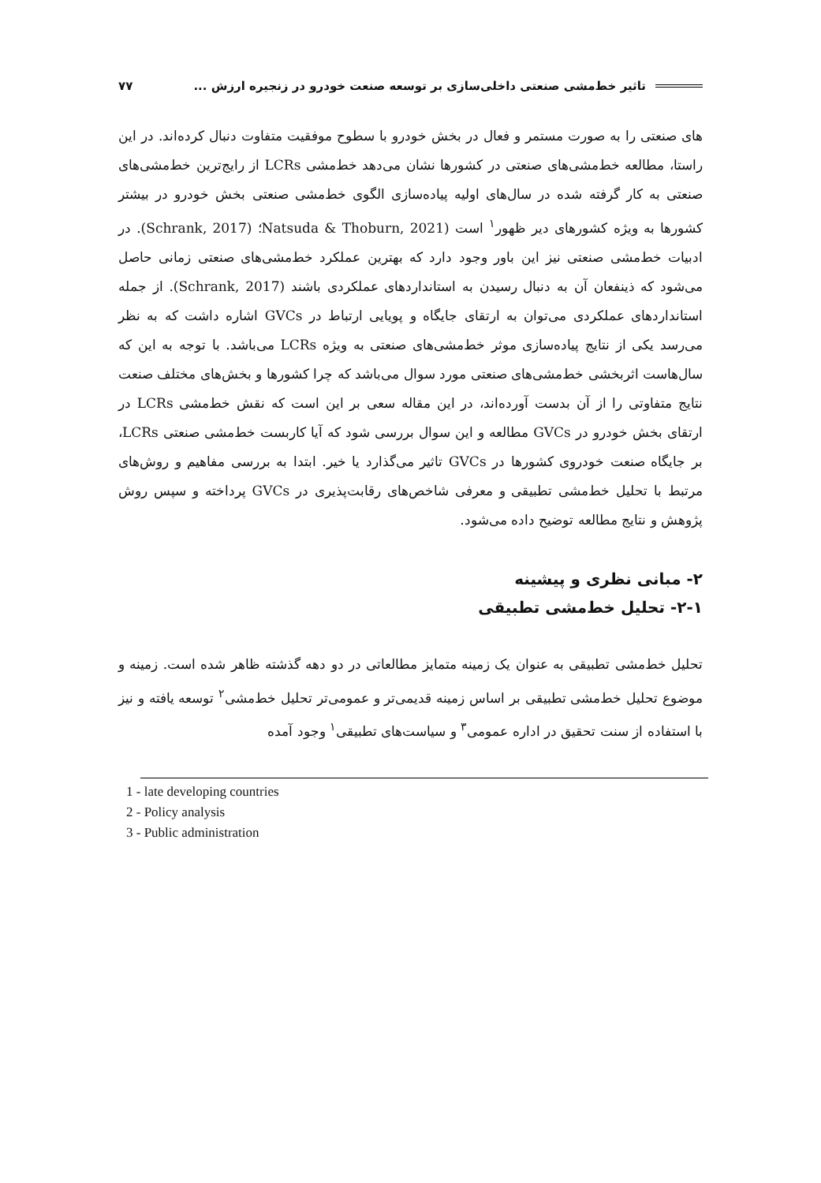تاثیر خط‌مشی صنعتی داخلی‌سازی بر توسعه صنعت خودرو در زنجیره ارزش ... ۷۷
های صنعتی را به صورت مستمر و فعال در بخش خودرو با سطوح موفقیت متفاوت دنبال کرده‌اند. در این راستا، مطالعه خط‌مشی‌های صنعتی در کشورها نشان می‌دهد خط‌مشی LCRs از رایج‌ترین خط‌مشی‌های صنعتی به کار گرفته شده در سال‌های اولیه پیاده‌سازی الگوی خط‌مشی صنعتی بخش خودرو در بیشتر کشورها به ویژه کشورهای دیر ظهور<sup>۱</sup> است (Natsuda & Thoburn, 2021؛ (Schrank, 2017). در ادبیات خط‌مشی صنعتی نیز این باور وجود دارد که بهترین عملکرد خط‌مشی‌های صنعتی زمانی حاصل می‌شود که ذینفعان آن به دنبال رسیدن به استانداردهای عملکردی باشند (Schrank, 2017). از جمله استانداردهای عملکردی می‌توان به ارتقای جایگاه و پویایی ارتباط در GVCs اشاره داشت که به نظر می‌رسد یکی از نتایج پیاده‌سازی موثر خط‌مشی‌های صنعتی به ویژه LCRs می‌باشد. با توجه به این که سال‌هاست اثربخشی خط‌مشی‌های صنعتی مورد سوال می‌باشد که چرا کشورها و بخش‌های مختلف صنعت نتایج متفاوتی را از آن بدست آورده‌اند، در این مقاله سعی بر این است که نقش خط‌مشی LCRs در ارتقای بخش خودرو در GVCs مطالعه و این سوال بررسی شود که آیا کاربست خط‌مشی صنعتی LCRs، بر جایگاه صنعت خودروی کشورها در GVCs تاثیر می‌گذارد یا خیر. ابتدا به بررسی مفاهیم و روش‌های مرتبط با تحلیل خط‌مشی تطبیقی و معرفی شاخص‌های رقابت‌پذیری در GVCs پرداخته و سپس روش پژوهش و نتایج مطالعه توضیح داده می‌شود.
۲- مبانی نظری و پیشینه
۲-۱- تحلیل خط‌مشی تطبیقی
تحلیل خط‌مشی تطبیقی به عنوان یک زمینه متمایز مطالعاتی در دو دهه گذشته ظاهر شده است. زمینه و موضوع تحلیل خط‌مشی تطبیقی بر اساس زمینه قدیمی‌تر و عمومی‌تر تحلیل خط‌مشی<sup>۲</sup> توسعه یافته و نیز با استفاده از سنت تحقیق در اداره عمومی<sup>۳</sup> و سیاست‌های تطبیقی<sup>۱</sup> وجود آمده
1 - late developing countries
2 - Policy analysis
3 - Public administration